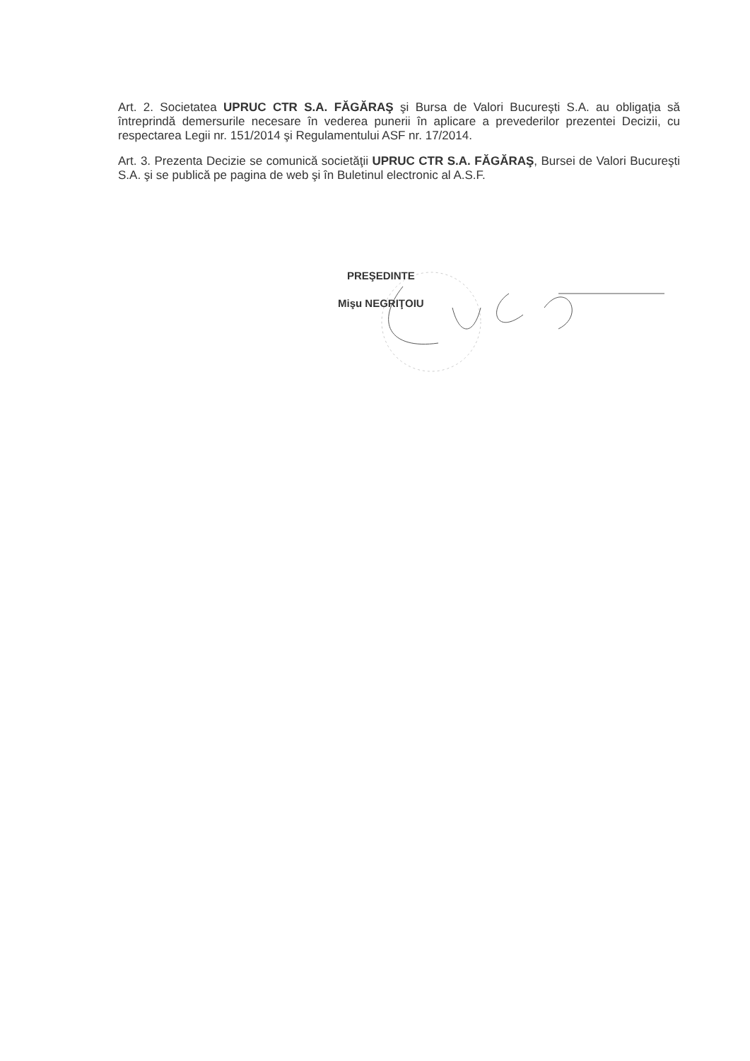Art. 2. Societatea UPRUC CTR S.A. FĂGĂRAŞ şi Bursa de Valori Bucureşti S.A. au obligaţia să întreprindă demersurile necesare în vederea punerii în aplicare a prevederilor prezentei Decizii, cu respectarea Legii nr. 151/2014 şi Regulamentului ASF nr. 17/2014.
Art. 3. Prezenta Decizie se comunică societăţii UPRUC CTR S.A. FĂGĂRAŞ, Bursei de Valori Bucureşti S.A. şi se publică pe pagina de web şi în Buletinul electronic al A.S.F.
PREŞEDINTE
Mişu NEGRIŢOIU